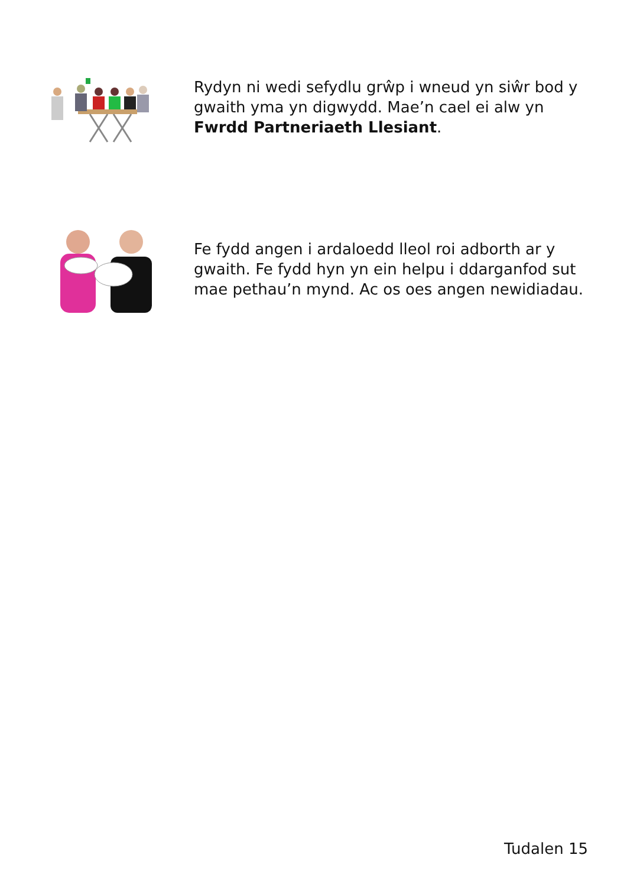Rydyn ni wedi sefydlu grŵp i wneud yn siŵr bod y gwaith yma yn digwydd. Mae’n cael ei alw yn Fwrdd Partneriaeth Llesiant.
Fe fydd angen i ardaloedd lleol roi adborth ar y gwaith. Fe fydd hyn yn ein helpu i ddarganfod sut mae pethau’n mynd. Ac os oes angen newidiadau.
Tudalen 15